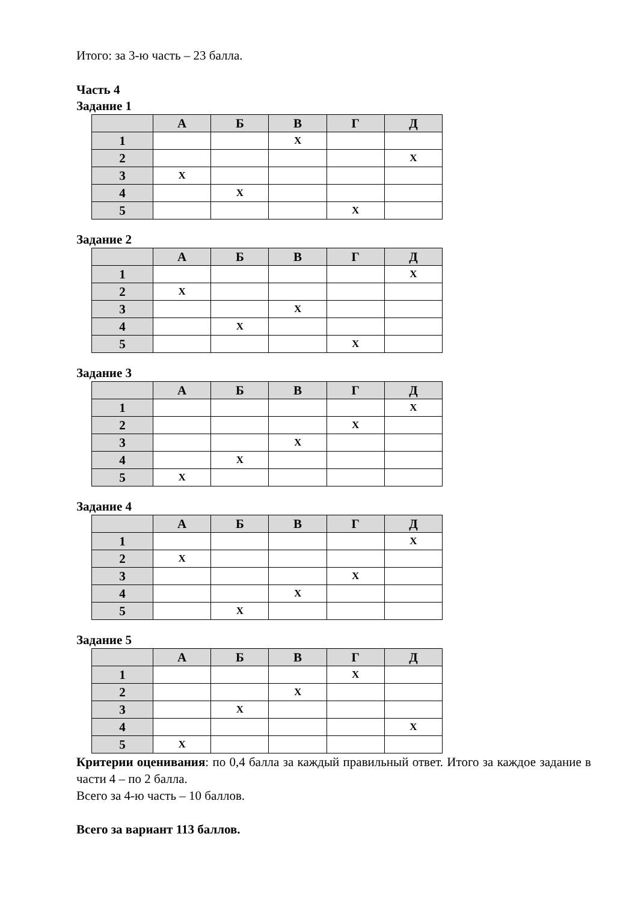Итого: за 3-ю часть – 23 балла.
Часть 4
Задание 1
| | А | Б | В | Г | Д |
| --- | --- | --- | --- | --- | --- |
| 1 | | | X | | |
| 2 | | | | | X |
| 3 | X | | | | |
| 4 | | X | | | |
| 5 | | | | X | |
Задание 2
| | А | Б | В | Г | Д |
| --- | --- | --- | --- | --- | --- |
| 1 | | | | | X |
| 2 | X | | | | |
| 3 | | | X | | |
| 4 | | X | | | |
| 5 | | | | X | |
Задание 3
| | А | Б | В | Г | Д |
| --- | --- | --- | --- | --- | --- |
| 1 | | | | | X |
| 2 | | | | X | |
| 3 | | | X | | |
| 4 | | X | | | |
| 5 | X | | | | |
Задание 4
| | А | Б | В | Г | Д |
| --- | --- | --- | --- | --- | --- |
| 1 | | | | | X |
| 2 | X | | | | |
| 3 | | | | X | |
| 4 | | | X | | |
| 5 | | X | | | |
Задание 5
| | А | Б | В | Г | Д |
| --- | --- | --- | --- | --- | --- |
| 1 | | | | X | |
| 2 | | | X | | |
| 3 | | X | | | |
| 4 | | | | | X |
| 5 | X | | | | |
Критерии оценивания: по 0,4 балла за каждый правильный ответ. Итого за каждое задание в части 4 – по 2 балла.
Всего за 4-ю часть – 10 баллов.
Всего за вариант 113 баллов.